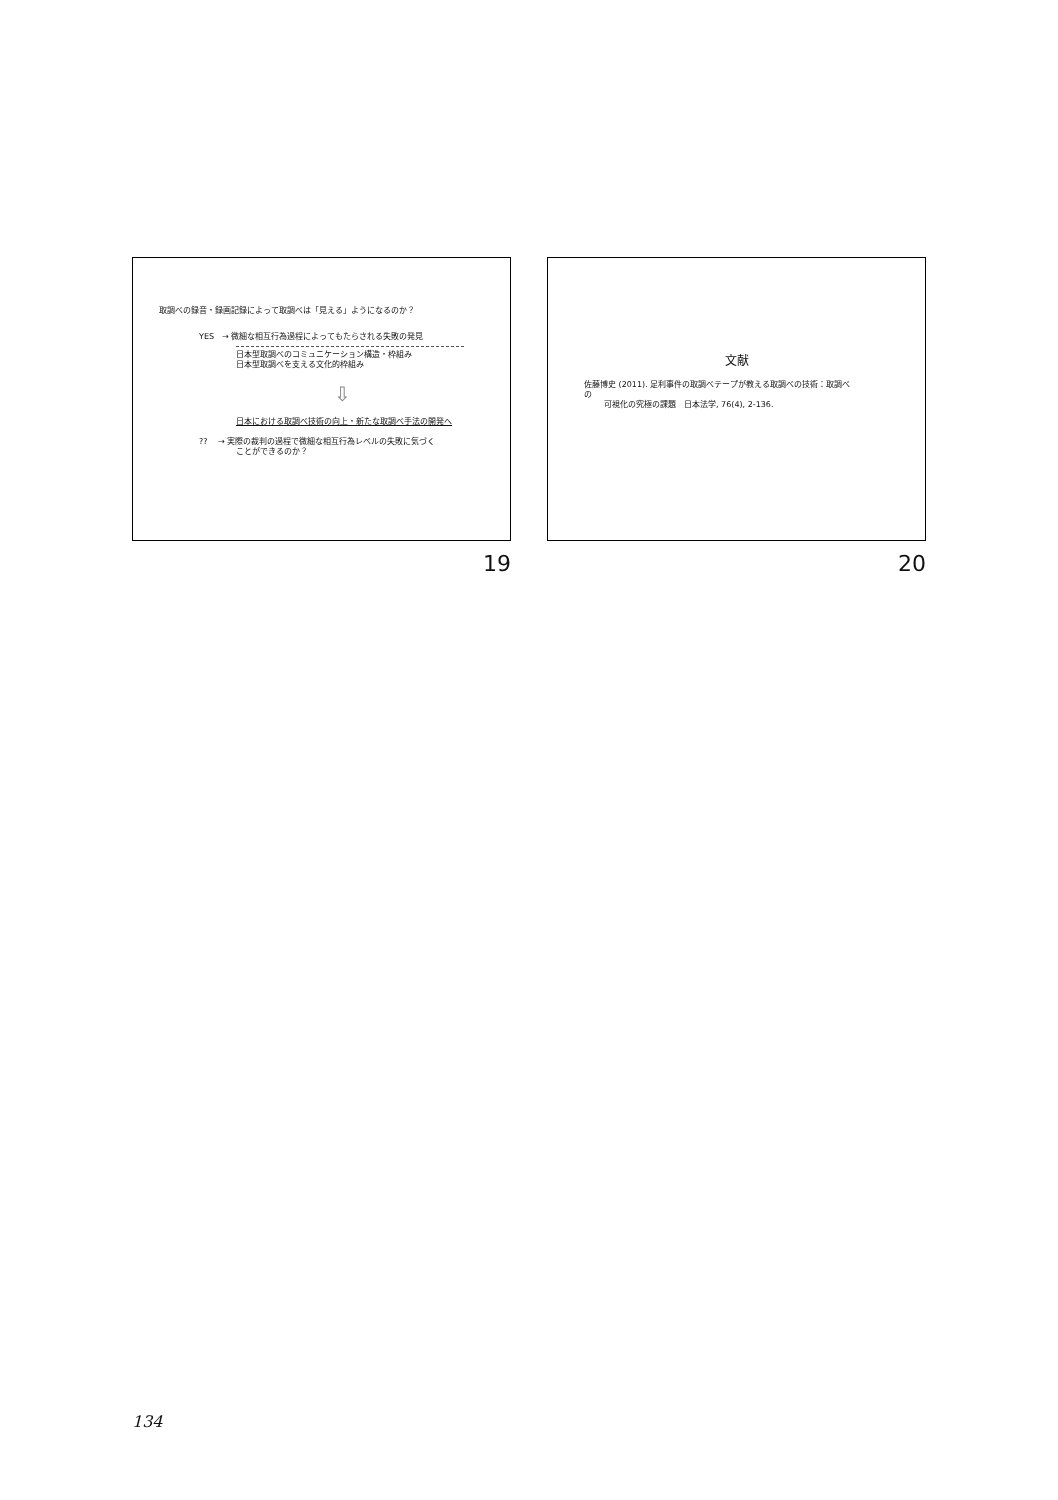取調べの録音・録画記録によって取調べは「見える」ようになるのか？
YES　→ 微細な相互行為過程によってもたらされる失敗の発見
日本型取調べのコミュニケーション構造・枠組み
日本型取調べを支える文化的枠組み
⇩
日本における取調べ技術の向上・新たな取調べ手法の開発へ
??　 → 実際の裁判の過程で微細な相互行為レベルの失敗に気づく
ことができるのか？
19
文献
佐藤博史 (2011). 足利事件の取調べテープが教える取調べの技術：取調べ
の
可視化の究極の課題　日本法学, 76(4), 2-136.
20
134